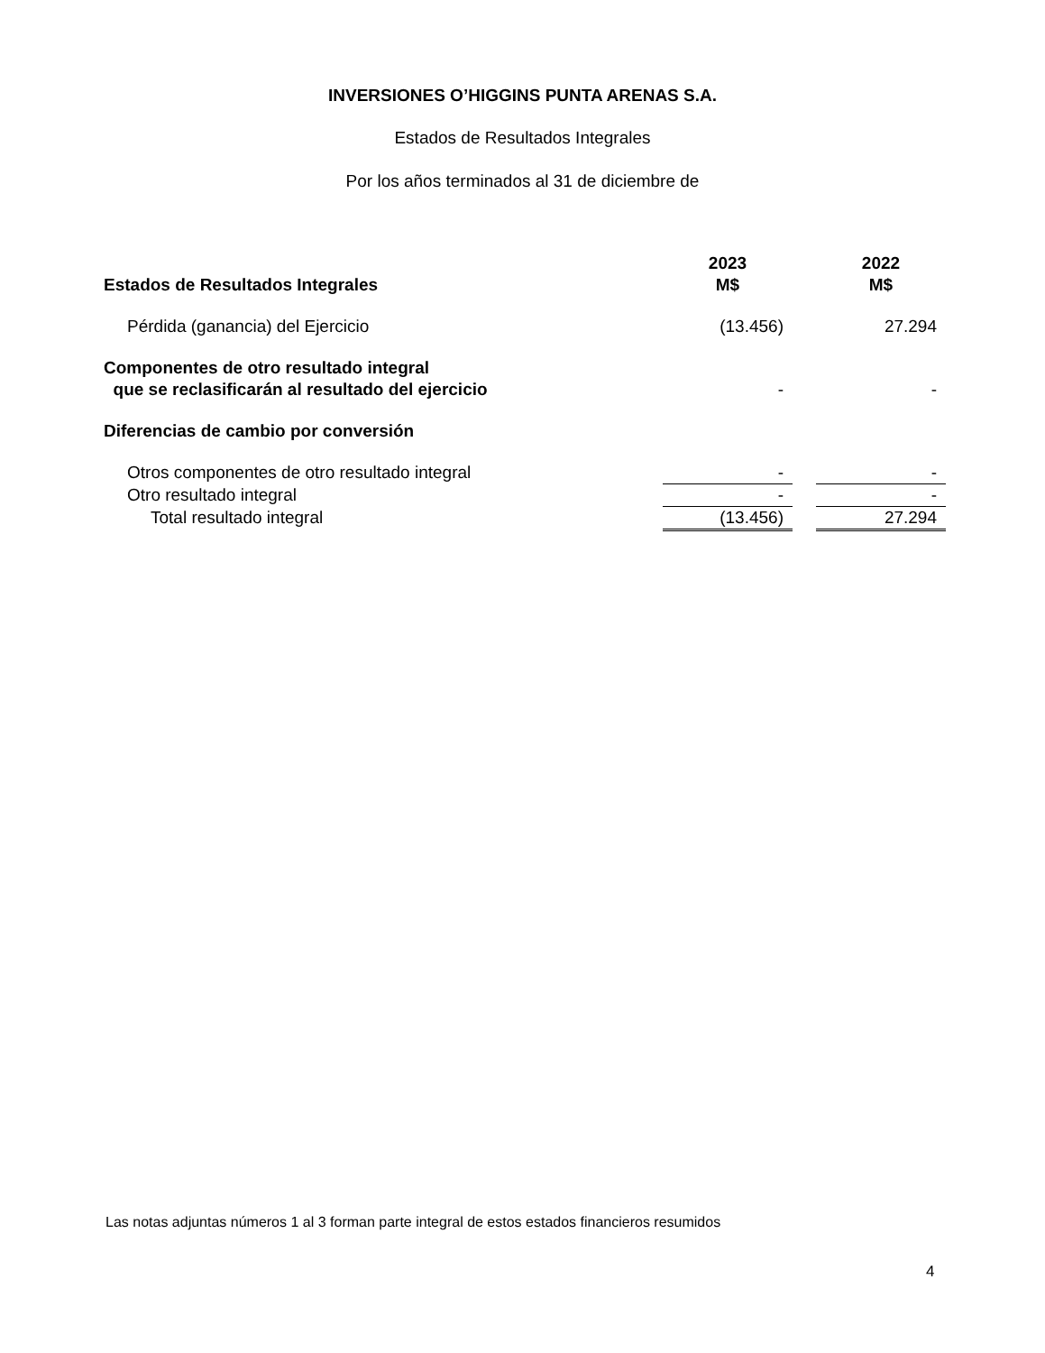INVERSIONES O’HIGGINS PUNTA ARENAS S.A.
Estados de Resultados Integrales
Por los años terminados al 31 de diciembre de
| Estados de Resultados Integrales | 2023 M$ | | 2022 M$ |
| --- | --- | --- | --- |
| Pérdida (ganancia) del Ejercicio | (13.456) | | 27.294 |
| Componentes de otro resultado integral que se reclasificarán al resultado del ejercicio | - | | - |
| Diferencias de cambio por conversión | | | |
| Otros componentes de otro resultado integral | - | | - |
| Otro resultado integral | - | | - |
| Total resultado integral | (13.456) | | 27.294 |
Las notas adjuntas números 1 al 3 forman parte integral de estos estados financieros resumidos
4